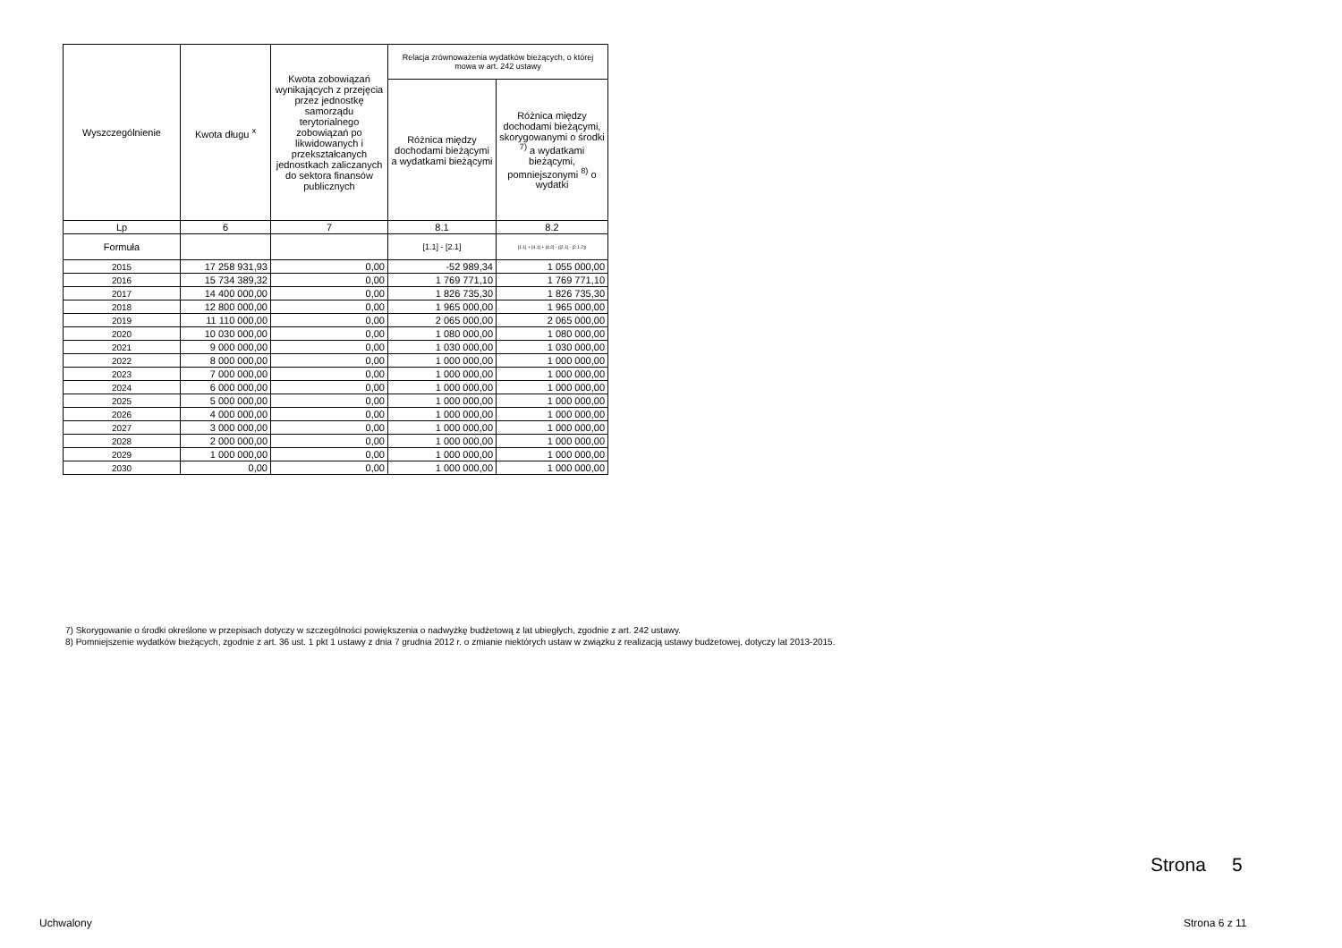| Wyszczególnienie | Kwota długu <sup>x</sup> | Kwota zobowiązań wynikających z przejęcia przez jednostkę samorządu terytorialnego zobowiązań po likwidowanych i przekształcanych jednostkach zaliczanych do sektora finansów publicznych | Relacja zrównoważenia wydatków bieżących, o której mowa w art. 242 ustawy | |
| --- | --- | --- | --- | --- |
| | | | Różnica między dochodami bieżącymi a wydatkami bieżącymi | Różnica między dochodami bieżącymi, skorygowanymi o środki <sup>7)</sup> a wydatkami bieżącymi, pomniejszonymi <sup>8)</sup> o wydatki |
| Lp | 6 | 7 | 8.1 | 8.2 |
| Formuła | | | [1.1] - [2.1] | [1.1] + [4.1] + [4.2] - ([2.1] - [2.1.2]) |
| 2015 | 17 258 931,93 | 0,00 | -52 989,34 | 1 055 000,00 |
| 2016 | 15 734 389,32 | 0,00 | 1 769 771,10 | 1 769 771,10 |
| 2017 | 14 400 000,00 | 0,00 | 1 826 735,30 | 1 826 735,30 |
| 2018 | 12 800 000,00 | 0,00 | 1 965 000,00 | 1 965 000,00 |
| 2019 | 11 110 000,00 | 0,00 | 2 065 000,00 | 2 065 000,00 |
| 2020 | 10 030 000,00 | 0,00 | 1 080 000,00 | 1 080 000,00 |
| 2021 | 9 000 000,00 | 0,00 | 1 030 000,00 | 1 030 000,00 |
| 2022 | 8 000 000,00 | 0,00 | 1 000 000,00 | 1 000 000,00 |
| 2023 | 7 000 000,00 | 0,00 | 1 000 000,00 | 1 000 000,00 |
| 2024 | 6 000 000,00 | 0,00 | 1 000 000,00 | 1 000 000,00 |
| 2025 | 5 000 000,00 | 0,00 | 1 000 000,00 | 1 000 000,00 |
| 2026 | 4 000 000,00 | 0,00 | 1 000 000,00 | 1 000 000,00 |
| 2027 | 3 000 000,00 | 0,00 | 1 000 000,00 | 1 000 000,00 |
| 2028 | 2 000 000,00 | 0,00 | 1 000 000,00 | 1 000 000,00 |
| 2029 | 1 000 000,00 | 0,00 | 1 000 000,00 | 1 000 000,00 |
| 2030 | 0,00 | 0,00 | 1 000 000,00 | 1 000 000,00 |
7) Skorygowanie o środki określone w przepisach dotyczy w szczególności powiększenia o nadwyżkę budżetową z lat ubiegłych, zgodnie z art. 242 ustawy.
8) Pomniejszenie wydatków bieżących, zgodnie z art. 36 ust. 1 pkt 1 ustawy z dnia 7 grudnia 2012 r. o zmianie niektórych ustaw w związku z realizacją ustawy budżetowej, dotyczy lat 2013-2015.
Strona 5
Uchwalony Strona 6 z 11